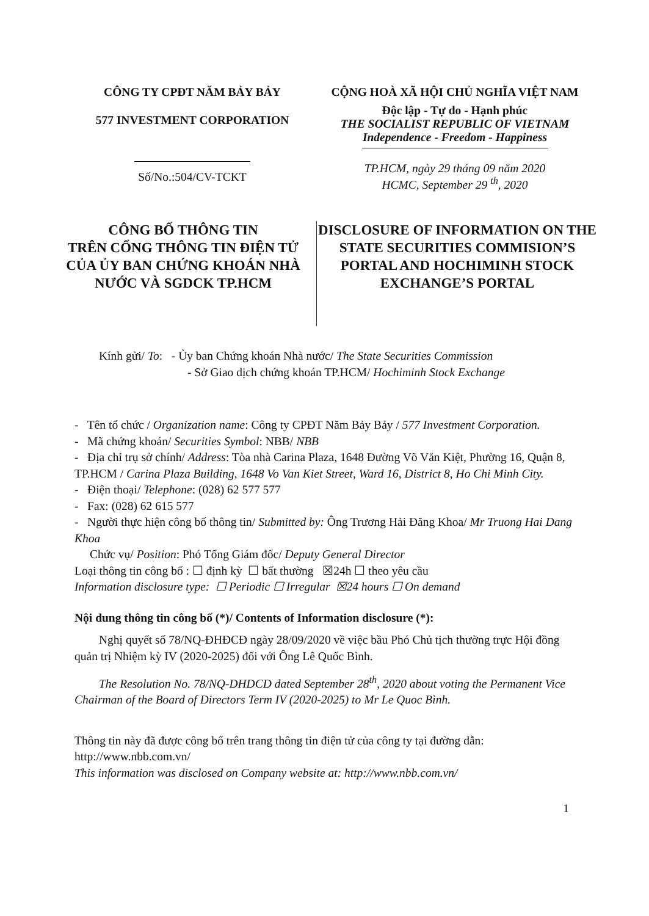CÔNG TY CPĐT NĂM BẢY BẢY
577 INVESTMENT CORPORATION
Số/No.:504/CV-TCKT
CỘNG HOÀ XÃ HỘI CHỦ NGHĨA VIỆT NAM
Độc lập - Tự do - Hạnh phúc
THE SOCIALIST REPUBLIC OF VIETNAM
Independence - Freedom - Happiness
TP.HCM, ngày 29 tháng 09 năm 2020
HCMC, September 29 <sup>th</sup>, 2020
CÔNG BỐ THÔNG TIN
TRÊN CỔNG THÔNG TIN ĐIỆN TỬ CỦA ỦY BAN CHỨNG KHOÁN NHÀ NƯỚC VÀ SGDCK TP.HCM
DISCLOSURE OF INFORMATION ON THE STATE SECURITIES COMMISION’S PORTAL AND HOCHIMINH STOCK EXCHANGE’S PORTAL
Kính gửi/ To: - Ủy ban Chứng khoán Nhà nước/ The State Securities Commission
- Sở Giao dịch chứng khoán TP.HCM/ Hochiminh Stock Exchange
- Tên tổ chức / Organization name: Công ty CPĐT Năm Bảy Bảy / 577 Investment Corporation.
- Mã chứng khoán/ Securities Symbol: NBB/ NBB
- Địa chỉ trụ sở chính/ Address: Tòa nhà Carina Plaza, 1648 Đường Võ Văn Kiệt, Phường 16, Quận 8, TP.HCM / Carina Plaza Building, 1648 Vo Van Kiet Street, Ward 16, District 8, Ho Chi Minh City.
- Điện thoại/ Telephone: (028) 62 577 577
- Fax: (028) 62 615 577
- Người thực hiện công bố thông tin/ Submitted by: Ông Trương Hải Đăng Khoa/ Mr Truong Hai Dang Khoa
Chức vụ/ Position: Phó Tổng Giám đốc/ Deputy General Director
Loại thông tin công bố : ☐ định kỳ ☐ bất thường ☒24h ☐ theo yêu cầu
Information disclosure type: ☐ Periodic ☐ Irregular ☒24 hours ☐ On demand
Nội dung thông tin công bố (*)/ Contents of Information disclosure (*):
Nghị quyết số 78/NQ-ĐHĐCĐ ngày 28/09/2020 về việc bầu Phó Chủ tịch thường trực Hội đồng quản trị Nhiệm kỳ IV (2020-2025) đối với Ông Lê Quốc Bình.
The Resolution No. 78/NQ-DHDCD dated September 28<sup>th</sup>, 2020 about voting the Permanent Vice Chairman of the Board of Directors Term IV (2020-2025) to Mr Le Quoc Bình.
Thông tin này đã được công bố trên trang thông tin điện tử của công ty tại đường dẫn: http://www.nbb.com.vn/
This information was disclosed on Company website at: http://www.nbb.com.vn/
1